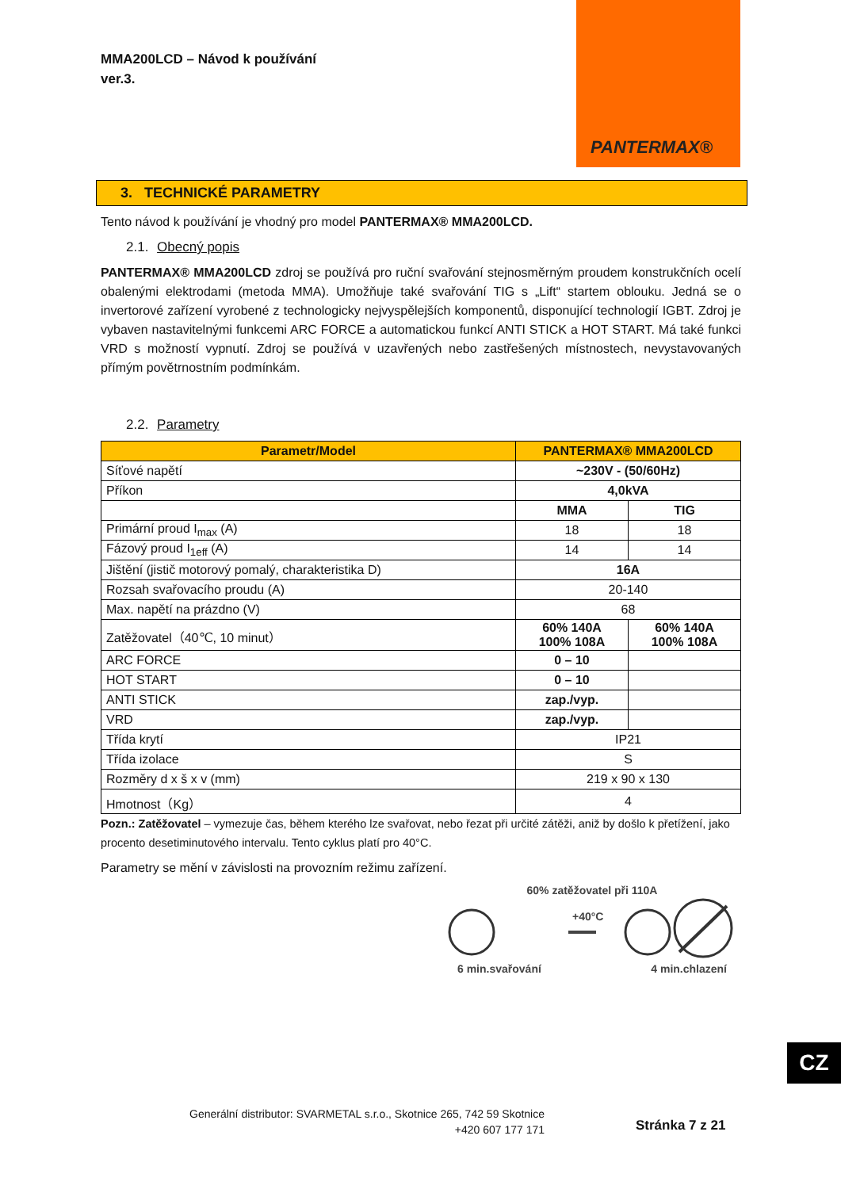MMA200LCD – Návod k používání
ver.3.
PANTERMAX®
3. TECHNICKÉ PARAMETRY
Tento návod k používání je vhodný pro model PANTERMAX® MMA200LCD.
2.1. Obecný popis
PANTERMAX® MMA200LCD zdroj se používá pro ruční svařování stejnosměrným proudem konstrukčních ocelí obalenými elektrodami (metoda MMA). Umožňuje také svařování TIG s „Lift“ startem oblouku. Jedná se o invertorové zařízení vyrobené z technologicky nejvyspělejších komponentů, disponující technologií IGBT. Zdroj je vybaven nastavitelnými funkcemi ARC FORCE a automatickou funkcí ANTI STICK a HOT START. Má také funkci VRD s možností vypnutí. Zdroj se používá v uzavřených nebo zastřešených místnostech, nevystavovaných přímým povětrnostním podmínkám.
2.2. Parametry
| Parametr/Model | PANTERMAX® MMA200LCD | |
| --- | --- | --- |
| Síťové napětí | ~230V - (50/60Hz) | |
| Příkon | 4,0kVA | |
| | MMA | TIG |
| Primární proud I<sub>max</sub> (A) | 18 | 18 |
| Fázový proud I<sub>1eff</sub> (A) | 14 | 14 |
| Jištění (jistič motorový pomalý, charakteristika D) | 16A | |
| Rozsah svařovacího proudu (A) | 20-140 | |
| Max. napětí na prázdno (V) | 68 | |
| Zatěžovatel（40℃, 10 minut） | 60% 140A 100% 108A | 60% 140A 100% 108A |
| ARC FORCE | 0 – 10 | |
| HOT START | 0 – 10 | |
| ANTI STICK | zap./vyp. | |
| VRD | zap./vyp. | |
| Třída krytí | IP21 | |
| Třída izolace | S | |
| Rozměry d x š x v (mm) | 219 x 90 x 130 | |
| Hmotnost（Kg） | 4 | |
Pozn.: Zatěžovatel – vymezuje čas, během kterého lze svařovat, nebo řezat při určité zátěži, aniž by došlo k přetížení, jako procento desetiminutového intervalu. Tento cyklus platí pro 40°C.
Parametry se mění v závislosti na provozním režimu zařízení.
60% zatěžovatel při 110A
+40°C
6 min.svařování 4 min.chlazení
CZ
Generální distributor: SVARMETAL s.r.o., Skotnice 265, 742 59 Skotnice
+420 607 177 171
Stránka 7 z 21